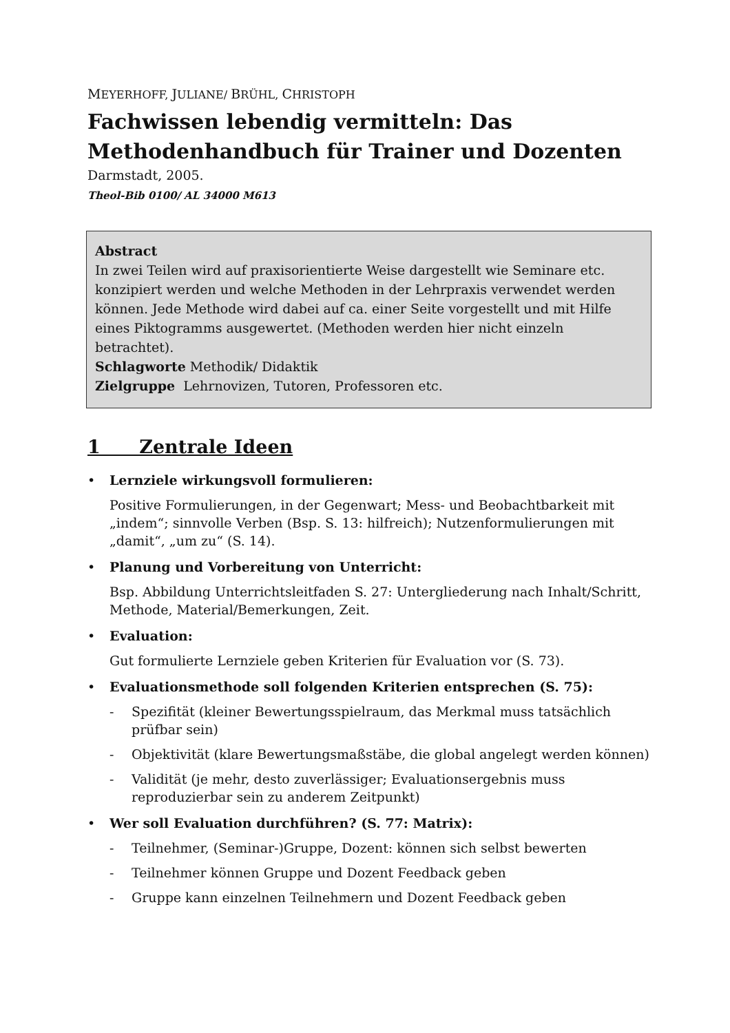MEYERHOFF, JULIANE/ BRÜHL, CHRISTOPH
Fachwissen lebendig vermitteln: Das Methodenhandbuch für Trainer und Dozenten
Darmstadt, 2005.
Theol-Bib 0100/ AL 34000 M613
Abstract
In zwei Teilen wird auf praxisorientierte Weise dargestellt wie Seminare etc. konzipiert werden und welche Methoden in der Lehrpraxis verwendet werden können. Jede Methode wird dabei auf ca. einer Seite vorgestellt und mit Hilfe eines Piktogramms ausgewertet. (Methoden werden hier nicht einzeln betrachtet).
Schlagworte Methodik/ Didaktik
Zielgruppe Lehrnovizen, Tutoren, Professoren etc.
1 Zentrale Ideen
Lernziele wirkungsvoll formulieren:
Positive Formulierungen, in der Gegenwart; Mess- und Beobachtbarkeit mit „indem“; sinnvolle Verben (Bsp. S. 13: hilfreich); Nutzenformulierungen mit „damit“, „um zu“ (S. 14).
Planung und Vorbereitung von Unterricht:
Bsp. Abbildung Unterrichtsleitfaden S. 27: Untergliederung nach Inhalt/Schritt, Methode, Material/Bemerkungen, Zeit.
Evaluation:
Gut formulierte Lernziele geben Kriterien für Evaluation vor (S. 73).
Evaluationsmethode soll folgenden Kriterien entsprechen (S. 75):
- Spezifität (kleiner Bewertungsspielraum, das Merkmal muss tatsächlich prüfbar sein)
- Objektivität (klare Bewertungsmaßstäbe, die global angelegt werden können)
- Validität (je mehr, desto zuverlässiger; Evaluationsergebnis muss reproduzierbar sein zu anderem Zeitpunkt)
Wer soll Evaluation durchführen? (S. 77: Matrix):
- Teilnehmer, (Seminar-)Gruppe, Dozent: können sich selbst bewerten
- Teilnehmer können Gruppe und Dozent Feedback geben
- Gruppe kann einzelnen Teilnehmern und Dozent Feedback geben